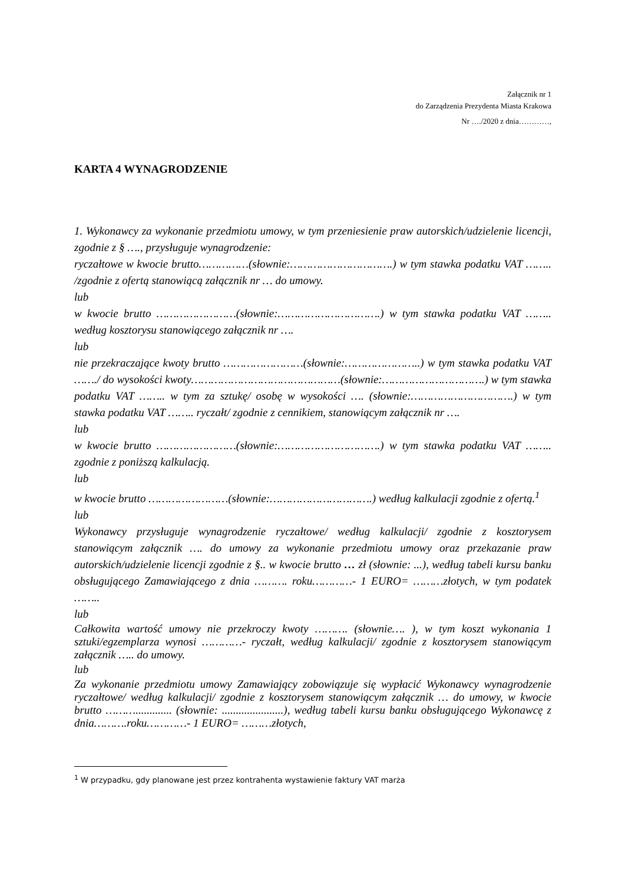Załącznik nr 1
do Zarządzenia Prezydenta Miasta Krakowa
Nr …./2020 z dnia…………,
KARTA 4 WYNAGRODZENIE
1. Wykonawcy za wykonanie przedmiotu umowy, w tym przeniesienie praw autorskich/udzielenie licencji, zgodnie z § …., przysługuje wynagrodzenie:
ryczałtowe w kwocie brutto……………(słownie:………………………….) w tym stawka podatku VAT …….. /zgodnie z ofertą stanowiącą załącznik nr … do umowy.
lub
w kwocie brutto ……………………(słownie:………………………….) w tym stawka podatku VAT …….. według kosztorysu stanowiącego załącznik nr ….
lub
nie przekraczające kwoty brutto ……………………(słownie:…………………..) w tym stawka podatku VAT ……./ do wysokości kwoty………………………………………(słownie:………………………….) w tym stawka podatku VAT …….. w tym za sztukę/ osobę w wysokości …. (słownie:………………………….) w tym stawka podatku VAT …….. ryczałt/ zgodnie z cennikiem, stanowiącym załącznik nr ….
lub
w kwocie brutto ……………………(słownie:………………………….) w tym stawka podatku VAT …….. zgodnie z poniższą kalkulacją.
lub
w kwocie brutto ……………………(słownie:………………………….) według kalkulacji zgodnie z ofertą.<sup>1</sup>
lub
Wykonawcy przysługuje wynagrodzenie ryczałtowe/ według kalkulacji/ zgodnie z kosztorysem stanowiącym załącznik …. do umowy za wykonanie przedmiotu umowy oraz przekazanie praw autorskich/udzielenie licencji zgodnie z §.. w kwocie brutto … zł (słownie: ...), według tabeli kursu banku obsługującego Zamawiającego z dnia ………. roku…………- 1 EURO= ………złotych, w tym podatek ……..
lub
Całkowita wartość umowy nie przekroczy kwoty ………. (słownie…. ), w tym koszt wykonania 1 sztuki/egzemplarza wynosi …………- ryczałt, według kalkulacji/ zgodnie z kosztorysem stanowiącym załącznik ….. do umowy.
lub
Za wykonanie przedmiotu umowy Zamawiający zobowiązuje się wypłacić Wykonawcy wynagrodzenie ryczałtowe/ według kalkulacji/ zgodnie z kosztorysem stanowiącym załącznik … do umowy, w kwocie brutto ………............. (słownie: ......................), według tabeli kursu banku obsługującego Wykonawcę z dnia……….roku…………- 1 EURO= ………złotych,
<sup>1</sup> W przypadku, gdy planowane jest przez kontrahenta wystawienie faktury VAT marża